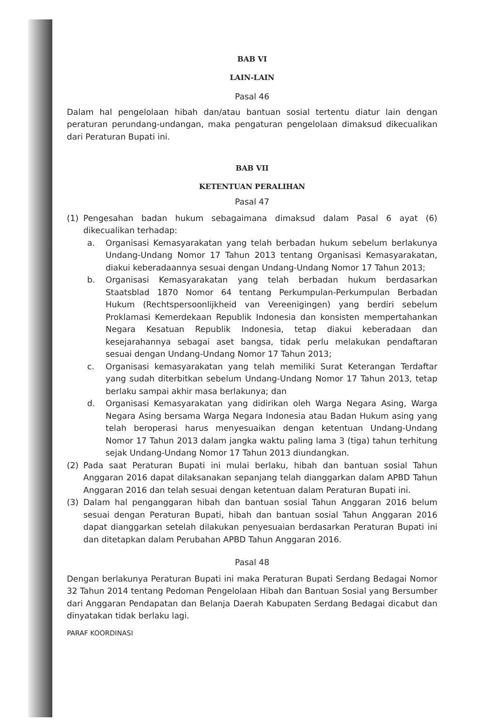BAB VI
LAIN-LAIN
Pasal 46
Dalam hal pengelolaan hibah dan/atau bantuan sosial tertentu diatur lain dengan peraturan perundang-undangan, maka pengaturan pengelolaan dimaksud dikecualikan dari Peraturan Bupati ini.
BAB VII
KETENTUAN PERALIHAN
Pasal 47
(1) Pengesahan badan hukum sebagaimana dimaksud dalam Pasal 6 ayat (6) dikecualikan terhadap:
a. Organisasi Kemasyarakatan yang telah berbadan hukum sebelum berlakunya Undang-Undang Nomor 17 Tahun 2013 tentang Organisasi Kemasyarakatan, diakui keberadaannya sesuai dengan Undang-Undang Nomor 17 Tahun 2013;
b. Organisasi Kemasyarakatan yang telah berbadan hukum berdasarkan Staatsblad 1870 Nomor 64 tentang Perkumpulan-Perkumpulan Berbadan Hukum (Rechtspersoonlijkheid van Vereenigingen) yang berdiri sebelum Proklamasi Kemerdekaan Republik Indonesia dan konsisten mempertahankan Negara Kesatuan Republik Indonesia, tetap diakui keberadaan dan kesejarahannya sebagai aset bangsa, tidak perlu melakukan pendaftaran sesuai dengan Undang-Undang Nomor 17 Tahun 2013;
c. Organisasi kemasyarakatan yang telah memiliki Surat Keterangan Terdaftar yang sudah diterbitkan sebelum Undang-Undang Nomor 17 Tahun 2013, tetap berlaku sampai akhir masa berlakunya; dan
d. Organisasi Kemasyarakatan yang didirikan oleh Warga Negara Asing, Warga Negara Asing bersama Warga Negara Indonesia atau Badan Hukum asing yang telah beroperasi harus menyesuaikan dengan ketentuan Undang-Undang Nomor 17 Tahun 2013 dalam jangka waktu paling lama 3 (tiga) tahun terhitung sejak Undang-Undang Nomor 17 Tahun 2013 diundangkan.
(2) Pada saat Peraturan Bupati ini mulai berlaku, hibah dan bantuan sosial Tahun Anggaran 2016 dapat dilaksanakan sepanjang telah dianggarkan dalam APBD Tahun Anggaran 2016 dan telah sesuai dengan ketentuan dalam Peraturan Bupati ini.
(3) Dalam hal penganggaran hibah dan bantuan sosial Tahun Anggaran 2016 belum sesuai dengan Peraturan Bupati, hibah dan bantuan sosial Tahun Anggaran 2016 dapat dianggarkan setelah dilakukan penyesuaian berdasarkan Peraturan Bupati ini dan ditetapkan dalam Perubahan APBD Tahun Anggaran 2016.
Pasal 48
Dengan berlakunya Peraturan Bupati ini maka Peraturan Bupati Serdang Bedagai Nomor 32 Tahun 2014 tentang Pedoman Pengelolaan Hibah dan Bantuan Sosial yang Bersumber dari Anggaran Pendapatan dan Belanja Daerah Kabupaten Serdang Bedagai dicabut dan dinyatakan tidak berlaku lagi.
PARAF KOORDINASI